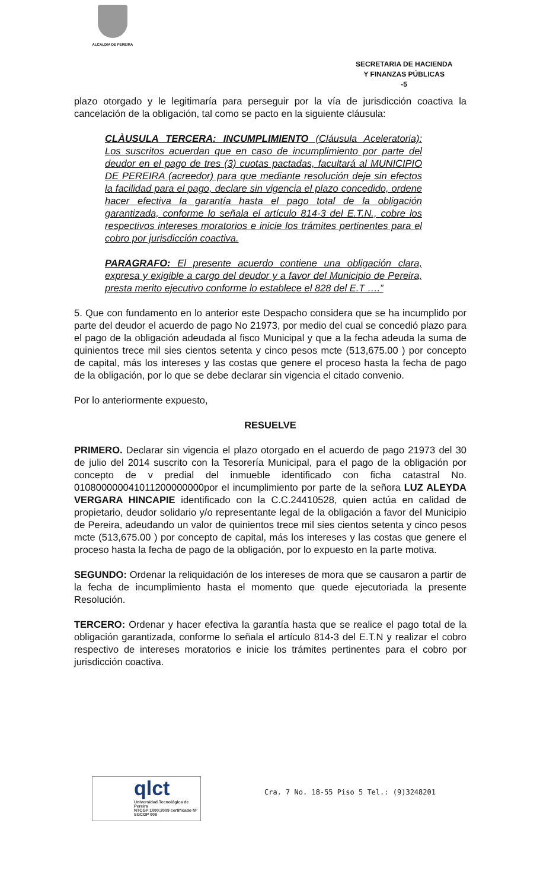ALCALDIA DE PEREIRA
SECRETARIA DE HACIENDA
Y FINANZAS PÚBLICAS
-5
plazo otorgado y le legitimaría para perseguir por la vía de jurisdicción coactiva la cancelación de la obligación, tal como se pacto en la siguiente cláusula:
CLÀUSULA TERCERA: INCUMPLIMIENTO (Cláusula Aceleratoria): Los suscritos acuerdan que en caso de incumplimiento por parte del deudor en el pago de tres (3) cuotas pactadas, facultará al MUNICIPIO DE PEREIRA (acreedor) para que mediante resolución deje sin efectos la facilidad para el pago, declare sin vigencia el plazo concedido, ordene hacer efectiva la garantía hasta el pago total de la obligación garantizada, conforme lo señala el artículo 814-3 del E.T.N., cobre los respectivos intereses moratorios e inicie los trámites pertinentes para el cobro por jurisdicción coactiva.
PARAGRAFO: El presente acuerdo contiene una obligación clara, expresa y exigible a cargo del deudor y a favor del Municipio de Pereira, presta merito ejecutivo conforme lo establece el 828 del E.T ….”
5. Que con fundamento en lo anterior este Despacho considera que se ha incumplido por parte del deudor el acuerdo de pago No 21973, por medio del cual se concedió plazo para el pago de la obligación adeudada al fisco Municipal y que a la fecha adeuda la suma de quinientos trece mil sies cientos setenta y cinco pesos mcte (513,675.00 ) por concepto de capital, más los intereses y las costas que genere el proceso hasta la fecha de pago de la obligación, por lo que se debe declarar sin vigencia el citado convenio.
Por lo anteriormente expuesto,
RESUELVE
PRIMERO. Declarar sin vigencia el plazo otorgado en el acuerdo de pago 21973 del 30 de julio del 2014 suscrito con la Tesorería Municipal, para el pago de la obligación por concepto de v predial del inmueble identificado con ficha catastral No. 010800000041011200000000por el incumplimiento por parte de la señora LUZ ALEYDA VERGARA HINCAPIE identificado con la C.C.24410528, quien actúa en calidad de propietario, deudor solidario y/o representante legal de la obligación a favor del Municipio de Pereira, adeudando un valor de quinientos trece mil sies cientos setenta y cinco pesos mcte (513,675.00 ) por concepto de capital, más los intereses y las costas que genere el proceso hasta la fecha de pago de la obligación, por lo expuesto en la parte motiva.
SEGUNDO: Ordenar la reliquidación de los intereses de mora que se causaron a partir de la fecha de incumplimiento hasta el momento que quede ejecutoriada la presente Resolución.
TERCERO: Ordenar y hacer efectiva la garantía hasta que se realice el pago total de la obligación garantizada, conforme lo señala el artículo 814-3 del E.T.N y realizar el cobro respectivo de intereses moratorios e inicie los trámites pertinentes para el cobro por jurisdicción coactiva.
qlct
Universidad Tecnológica de Pereira
NTCGP 1000:2009 certificado Nº SGCGP 008
Cra. 7 No. 18-55 Piso 5 Tel.: (9)3248201